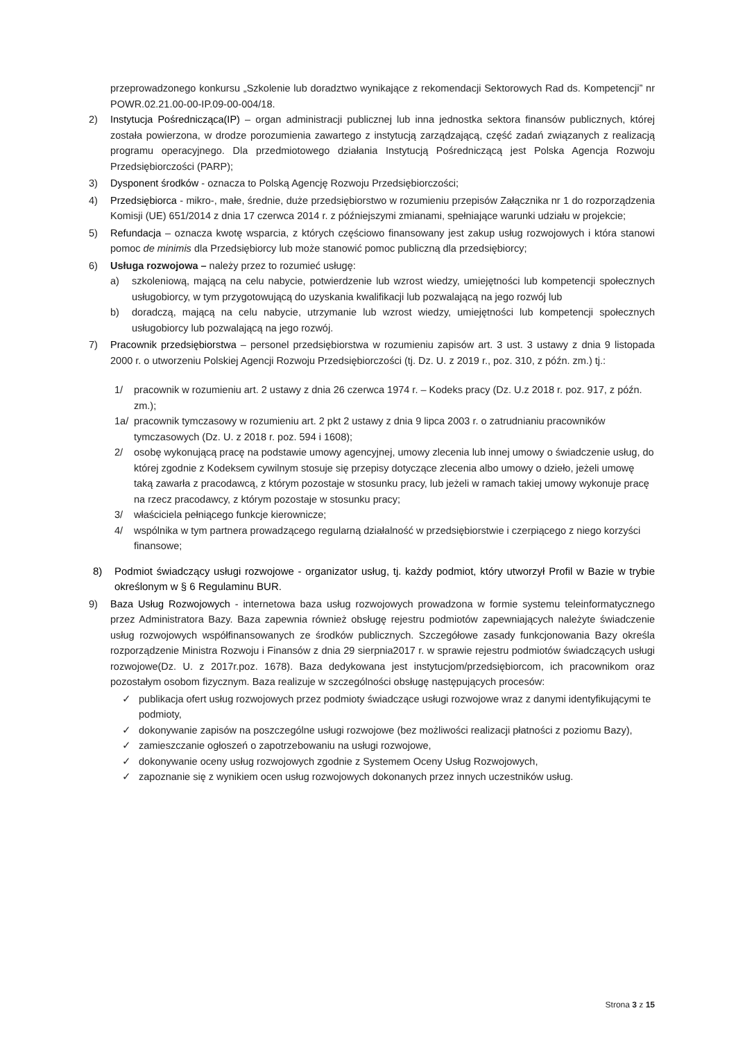przeprowadzonego konkursu „Szkolenie lub doradztwo wynikające z rekomendacji Sektorowych Rad ds. Kompetencji” nr POWR.02.21.00-00-IP.09-00-004/18.
2) Instytucja Pośrednicząca(IP) – organ administracji publicznej lub inna jednostka sektora finansów publicznych, której została powierzona, w drodze porozumienia zawartego z instytucją zarządzającą, część zadań związanych z realizacją programu operacyjnego. Dla przedmiotowego działania Instytucją Pośredniczącą jest Polska Agencja Rozwoju Przedsiębiorczości (PARP);
3) Dysponent środków - oznacza to Polską Agencję Rozwoju Przedsiębiorczości;
4) Przedsiębiorca - mikro-, małe, średnie, duże przedsiębiorstwo w rozumieniu przepisów Załącznika nr 1 do rozporządzenia Komisji (UE) 651/2014 z dnia 17 czerwca 2014 r. z późniejszymi zmianami, spełniające warunki udziału w projekcie;
5) Refundacja – oznacza kwotę wsparcia, z których częściowo finansowany jest zakup usług rozwojowych i która stanowi pomoc de minimis dla Przedsiębiorcy lub może stanowić pomoc publiczną dla przedsiębiorcy;
6) Usługa rozwojowa – należy przez to rozumieć usługę:
a) szkoleniową, mającą na celu nabycie, potwierdzenie lub wzrost wiedzy, umiejętności lub kompetencji społecznych usługobiorcy, w tym przygotowującą do uzyskania kwalifikacji lub pozwalającą na jego rozwój lub
b) doradczą, mającą na celu nabycie, utrzymanie lub wzrost wiedzy, umiejętności lub kompetencji społecznych usługobiorcy lub pozwalającą na jego rozwój.
7) Pracownik przedsiębiorstwa – personel przedsiębiorstwa w rozumieniu zapisów art. 3 ust. 3 ustawy z dnia 9 listopada 2000 r. o utworzeniu Polskiej Agencji Rozwoju Przedsiębiorczości (tj. Dz. U. z 2019 r., poz. 310, z późn. zm.) tj.:
1/ pracownik w rozumieniu art. 2 ustawy z dnia 26 czerwca 1974 r. – Kodeks pracy (Dz. U.z 2018 r. poz. 917, z późn. zm.);
1a/ pracownik tymczasowy w rozumieniu art. 2 pkt 2 ustawy z dnia 9 lipca 2003 r. o zatrudnianiu pracowników tymczasowych (Dz. U. z 2018 r. poz. 594 i 1608);
2/ osobę wykonującą pracę na podstawie umowy agencyjnej, umowy zlecenia lub innej umowy o świadczenie usług, do której zgodnie z Kodeksem cywilnym stosuje się przepisy dotyczące zlecenia albo umowy o dzieło, jeżeli umowę taką zawarła z pracodawcą, z którym pozostaje w stosunku pracy, lub jeżeli w ramach takiej umowy wykonuje pracę na rzecz pracodawcy, z którym pozostaje w stosunku pracy;
3/ właściciela pełniącego funkcje kierownicze;
4/ wspólnika w tym partnera prowadzącego regularną działalność w przedsiębiorstwie i czerpiącego z niego korzyści finansowe;
8) Podmiot świadczący usługi rozwojowe - organizator usług, tj. każdy podmiot, który utworzył Profil w Bazie w trybie określonym w § 6 Regulaminu BUR.
9) Baza Usług Rozwojowych - internetowa baza usług rozwojowych prowadzona w formie systemu teleinformatycznego przez Administratora Bazy. Baza zapewnia również obsługę rejestru podmiotów zapewniających należyte świadczenie usług rozwojowych współfinansowanych ze środków publicznych. Szczegółowe zasady funkcjonowania Bazy określa rozporządzenie Ministra Rozwoju i Finansów z dnia 29 sierpnia2017 r. w sprawie rejestru podmiotów świadczących usługi rozwojowe(Dz. U. z 2017r.poz. 1678). Baza dedykowana jest instytucjom/przedsiębiorcom, ich pracownikom oraz pozostałym osobom fizycznym. Baza realizuje w szczególności obsługę następujących procesów:
✓ publikacja ofert usług rozwojowych przez podmioty świadczące usługi rozwojowe wraz z danymi identyfikującymi te podmioty,
✓ dokonywanie zapisów na poszczególne usługi rozwojowe (bez możliwości realizacji płatności z poziomu Bazy),
✓ zamieszczanie ogłoszeń o zapotrzebowaniu na usługi rozwojowe,
✓ dokonywanie oceny usług rozwojowych zgodnie z Systemem Oceny Usług Rozwojowych,
✓ zapoznanie się z wynikiem ocen usług rozwojowych dokonanych przez innych uczestników usług.
Strona 3 z 15